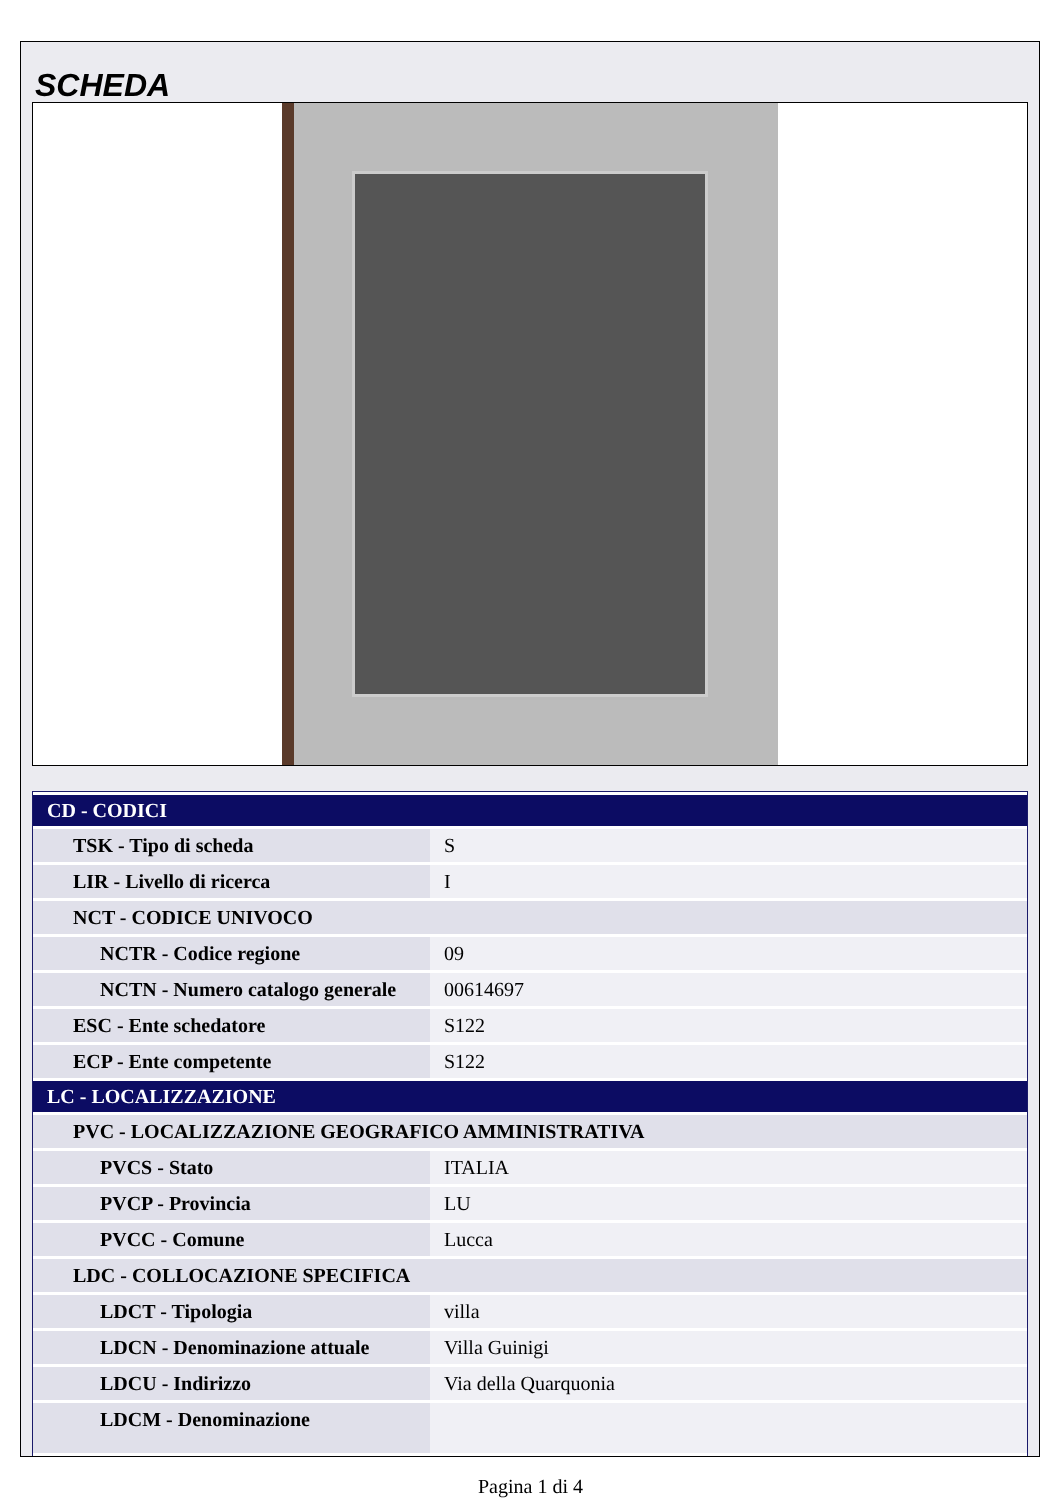SCHEDA
| CD - CODICI | |
| --- | --- |
| TSK - Tipo di scheda | S |
| LIR - Livello di ricerca | I |
| NCT - CODICE UNIVOCO | |
| NCTR - Codice regione | 09 |
| NCTN - Numero catalogo generale | 00614697 |
| ESC - Ente schedatore | S122 |
| ECP - Ente competente | S122 |
| LC - LOCALIZZAZIONE | |
| PVC - LOCALIZZAZIONE GEOGRAFICO AMMINISTRATIVA | |
| PVCS - Stato | ITALIA |
| PVCP - Provincia | LU |
| PVCC - Comune | Lucca |
| LDC - COLLOCAZIONE SPECIFICA | |
| LDCT - Tipologia | villa |
| LDCN - Denominazione attuale | Villa Guinigi |
| LDCU - Indirizzo | Via della Quarquonia |
| LDCM - Denominazione | |
Pagina 1 di 4